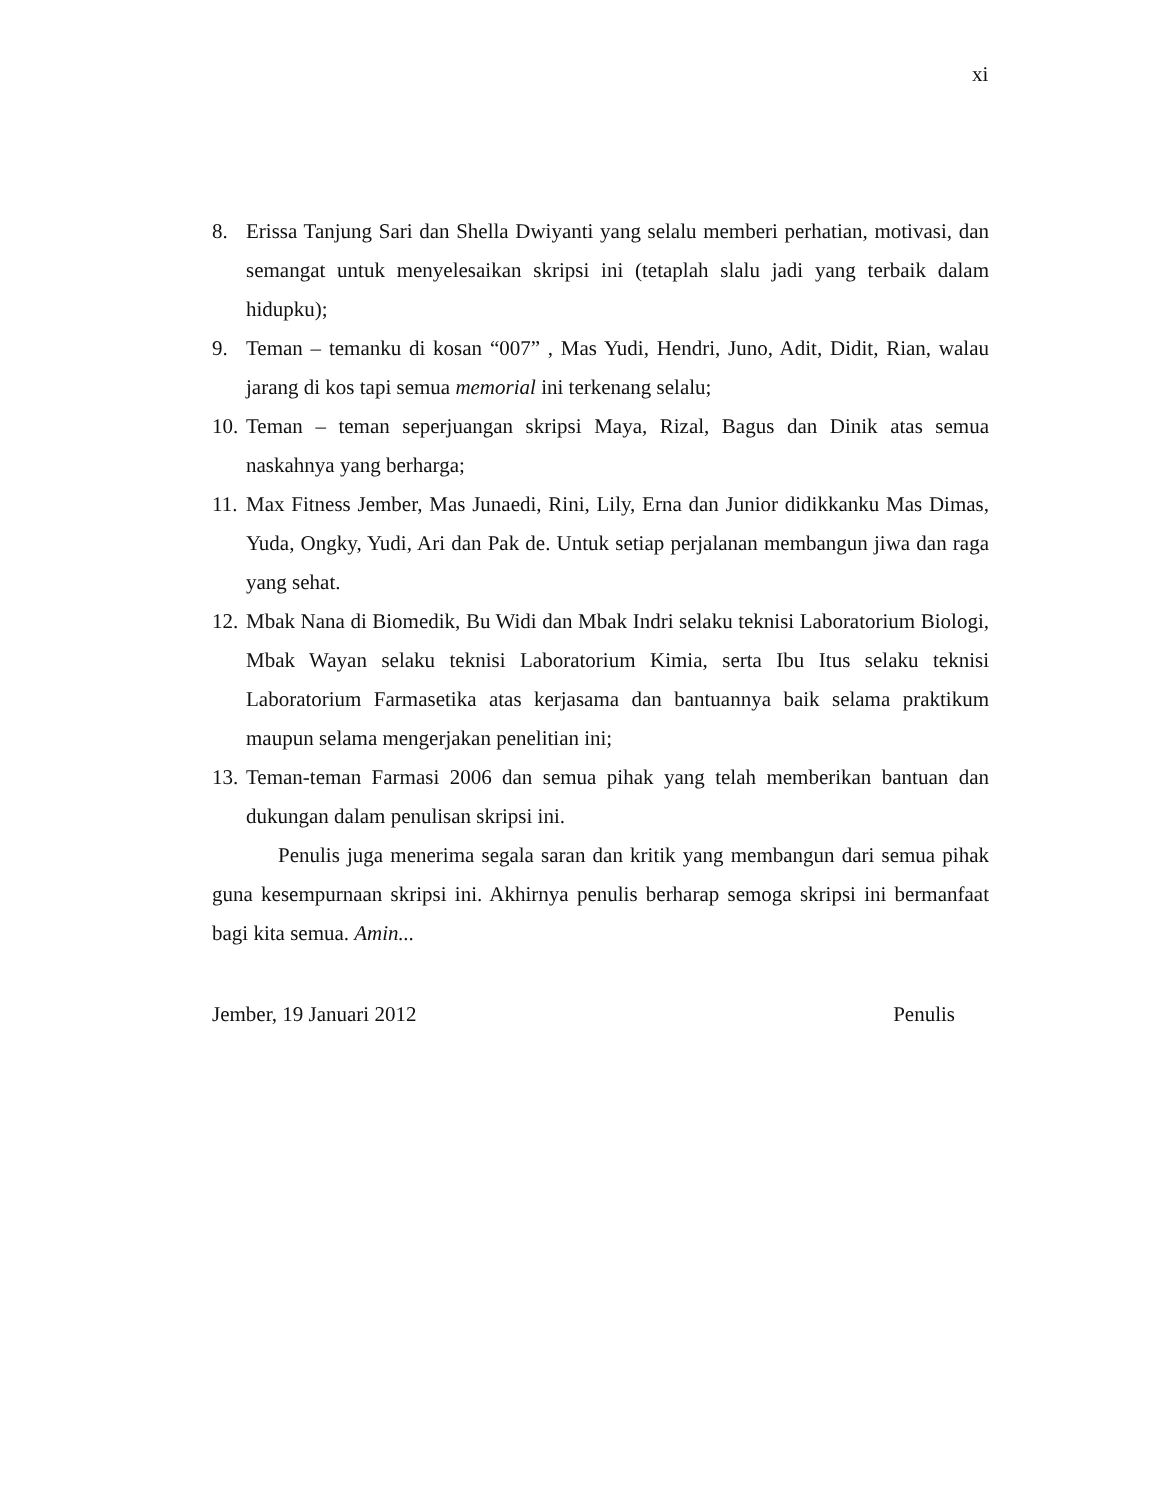xi
8. Erissa Tanjung Sari dan Shella Dwiyanti yang selalu memberi perhatian, motivasi, dan semangat untuk menyelesaikan skripsi ini (tetaplah slalu jadi yang terbaik dalam hidupku);
9. Teman – temanku di kosan “007” , Mas Yudi, Hendri, Juno, Adit, Didit, Rian, walau jarang di kos tapi semua memorial ini terkenang selalu;
10. Teman – teman seperjuangan skripsi Maya, Rizal, Bagus dan Dinik atas semua naskahnya yang berharga;
11. Max Fitness Jember, Mas Junaedi, Rini, Lily, Erna dan Junior didikkanku Mas Dimas, Yuda, Ongky, Yudi, Ari dan Pak de. Untuk setiap perjalanan membangun jiwa dan raga yang sehat.
12. Mbak Nana di Biomedik, Bu Widi dan Mbak Indri selaku teknisi Laboratorium Biologi, Mbak Wayan selaku teknisi Laboratorium Kimia, serta Ibu Itus selaku teknisi Laboratorium Farmasetika atas kerjasama dan bantuannya baik selama praktikum maupun selama mengerjakan penelitian ini;
13. Teman-teman Farmasi 2006 dan semua pihak yang telah memberikan bantuan dan dukungan dalam penulisan skripsi ini.
Penulis juga menerima segala saran dan kritik yang membangun dari semua pihak guna kesempurnaan skripsi ini. Akhirnya penulis berharap semoga skripsi ini bermanfaat bagi kita semua. Amin...
Jember, 19 Januari 2012 Penulis